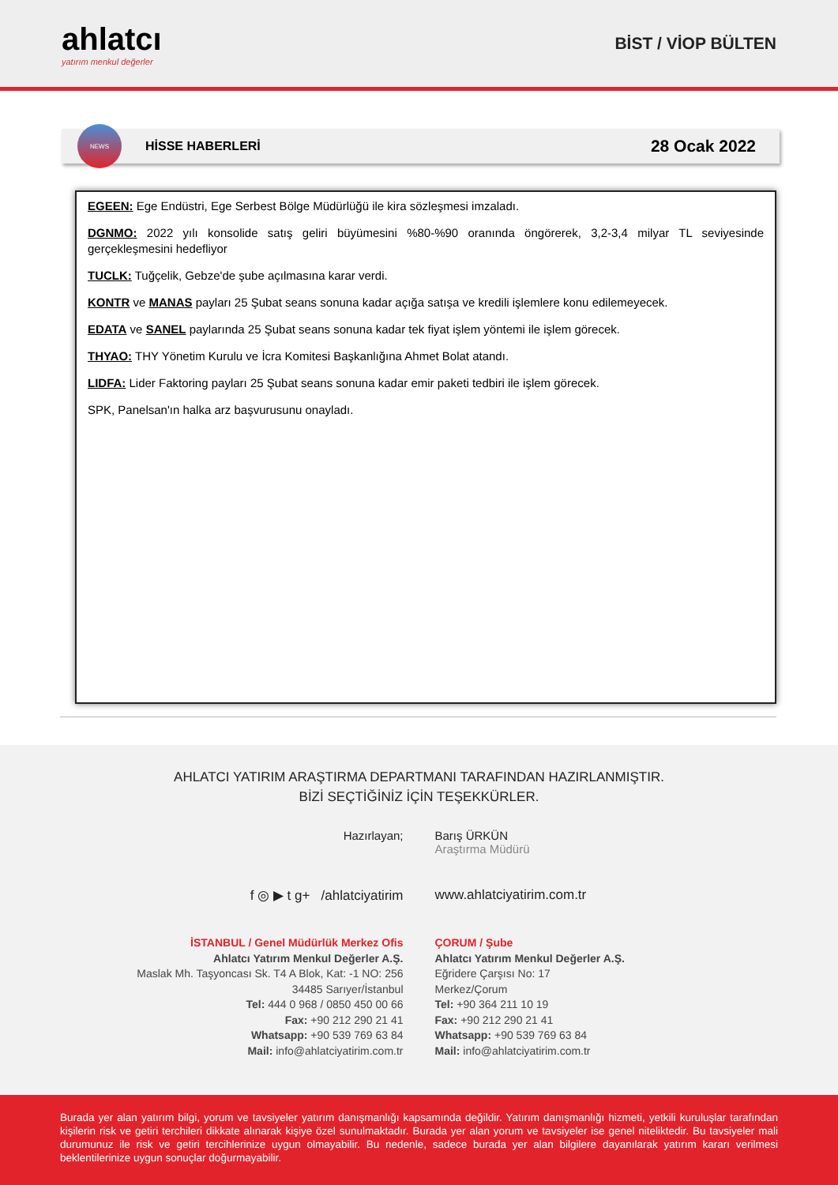ahlatcı
yatırım menkul değerler
BİST / VİOP BÜLTEN
NEWS
HİSSE HABERLERİ 28 Ocak 2022
EGEEN: Ege Endüstri, Ege Serbest Bölge Müdürlüğü ile kira sözleşmesi imzaladı.
DGNMO: 2022 yılı konsolide satış geliri büyümesini %80-%90 oranında öngörerek, 3,2-3,4 milyar TL seviyesinde gerçekleşmesini hedefliyor
TUCLK: Tuğçelik, Gebze'de şube açılmasına karar verdi.
KONTR ve MANAS payları 25 Şubat seans sonuna kadar açığa satışa ve kredili işlemlere konu edilemeyecek.
EDATA ve SANEL paylarında 25 Şubat seans sonuna kadar tek fiyat işlem yöntemi ile işlem görecek.
THYAO: THY Yönetim Kurulu ve İcra Komitesi Başkanlığına Ahmet Bolat atandı.
LIDFA: Lider Faktoring payları 25 Şubat seans sonuna kadar emir paketi tedbiri ile işlem görecek.
SPK, Panelsan'ın halka arz başvurusunu onayladı.
AHLATCI YATIRIM ARAŞTIRMA DEPARTMANI TARAFINDAN HAZIRLANMIŞTIR.
BİZİ SEÇTİĞİNİZ İÇİN TEŞEKKÜRLER.
Hazırlayan; Barış ÜRKÜN
Araştırma Müdürü
f ◎ ▶ t g+ /ahlatciyatirim www.ahlatciyatirim.com.tr
İSTANBUL / Genel Müdürlük Merkez Ofis
Ahlatcı Yatırım Menkul Değerler A.Ş.
Maslak Mh. Taşyoncası Sk. T4 A Blok, Kat: -1 NO: 256
34485 Sarıyer/İstanbul
Tel: 444 0 968 / 0850 450 00 66
Fax: +90 212 290 21 41
Whatsapp: +90 539 769 63 84
Mail: info@ahlatciyatirim.com.tr
ÇORUM / Şube
Ahlatcı Yatırım Menkul Değerler A.Ş.
Eğridere Çarşısı No: 17
Merkez/Çorum
Tel: +90 364 211 10 19
Fax: +90 212 290 21 41
Whatsapp: +90 539 769 63 84
Mail: info@ahlatciyatirim.com.tr
Burada yer alan yatırım bilgi, yorum ve tavsiyeler yatırım danışmanlığı kapsamında değildir. Yatırım danışmanlığı hizmeti, yetkili kuruluşlar tarafından kişilerin risk ve getiri terchileri dikkate alınarak kişiye özel sunulmaktadır. Burada yer alan yorum ve tavsiyeler ise genel niteliktedir. Bu tavsiyeler mali durumunuz ile risk ve getiri tercihlerinize uygun olmayabilir. Bu nedenle, sadece burada yer alan bilgilere dayanılarak yatırım kararı verilmesi beklentilerinize uygun sonuçlar doğurmayabilir.